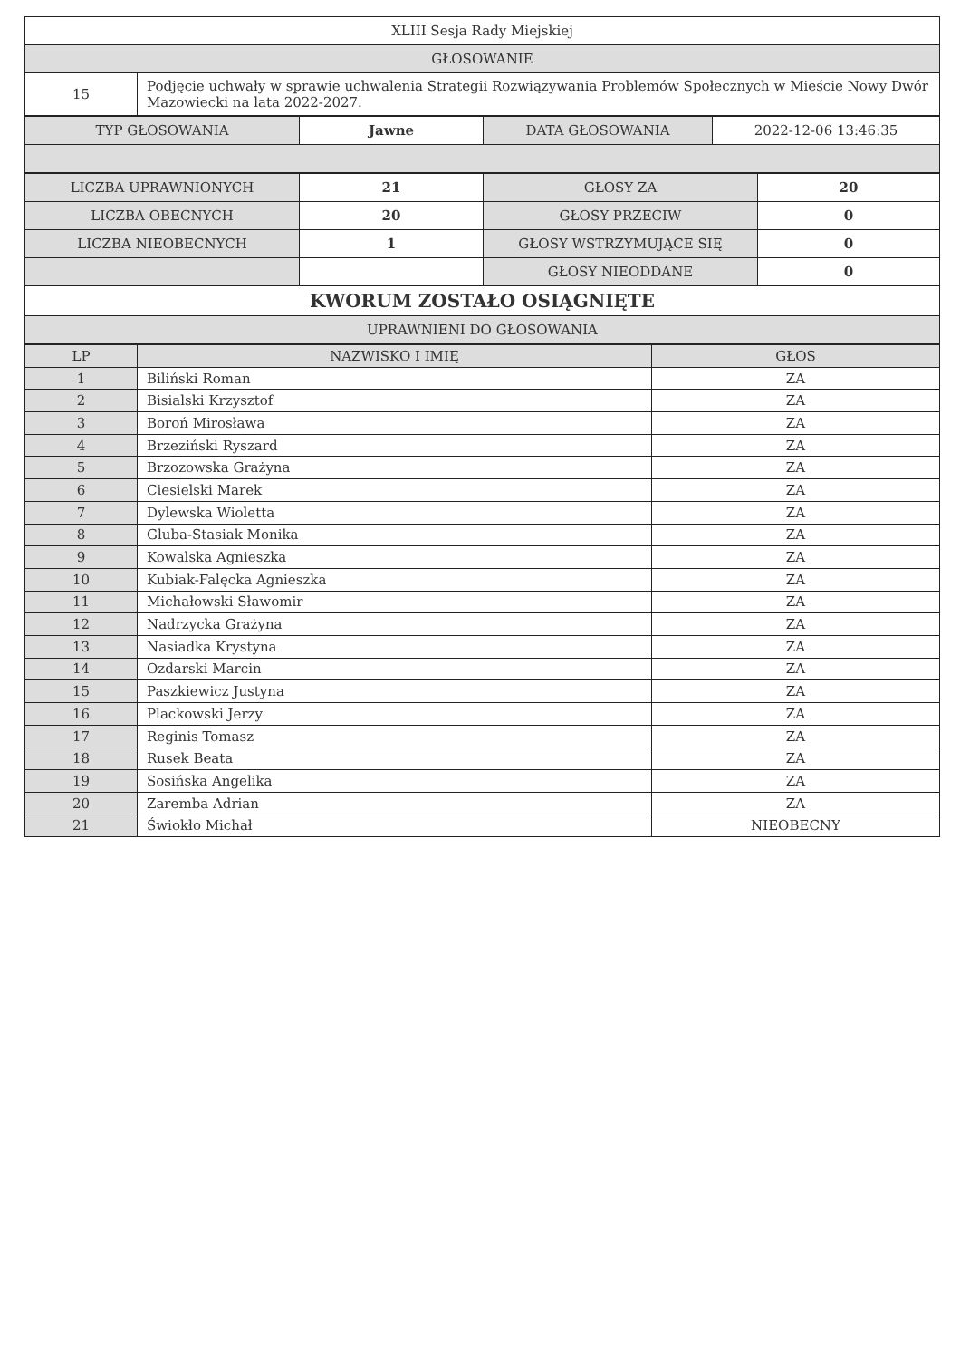| XLIII Sesja Rady Miejskiej | |
| GŁOSOWANIE | |
| 15 | Podjęcie uchwały w sprawie uchwalenia Strategii Rozwiązywania Problemów Społecznych w Mieście Nowy Dwór Mazowiecki na lata 2022-2027. |
| TYP GŁOSOWANIA | Jawne | DATA GŁOSOWANIA | 2022-12-06 13:46:35 |
| LICZBA UPRAWNIONYCH | 21 | GŁOSY ZA | 20 |
| LICZBA OBECNYCH | 20 | GŁOSY PRZECIW | 0 |
| LICZBA NIEOBECNYCH | 1 | GŁOSY WSTRZYMUJĄCE SIĘ | 0 |
| | | GŁOSY NIEODDANE | 0 |
| KWORUM ZOSTAŁO OSIĄGNIĘTE | | | |
| UPRAWNIENI DO GŁOSOWANIA | | | |
| LP | NAZWISKO I IMIĘ | GŁOS |
| --- | --- | --- |
| 1 | Biliński Roman | ZA |
| 2 | Bisialski Krzysztof | ZA |
| 3 | Boroń Mirosława | ZA |
| 4 | Brzeziński Ryszard | ZA |
| 5 | Brzozowska Grażyna | ZA |
| 6 | Ciesielski Marek | ZA |
| 7 | Dylewska Wioletta | ZA |
| 8 | Gluba-Stasiak Monika | ZA |
| 9 | Kowalska Agnieszka | ZA |
| 10 | Kubiak-Falęcka Agnieszka | ZA |
| 11 | Michałowski Sławomir | ZA |
| 12 | Nadrzycka Grażyna | ZA |
| 13 | Nasiadka Krystyna | ZA |
| 14 | Ozdarski Marcin | ZA |
| 15 | Paszkiewicz Justyna | ZA |
| 16 | Plackowski Jerzy | ZA |
| 17 | Reginis Tomasz | ZA |
| 18 | Rusek Beata | ZA |
| 19 | Sosińska Angelika | ZA |
| 20 | Zaremba Adrian | ZA |
| 21 | Świokło Michał | NIEOBECNY |